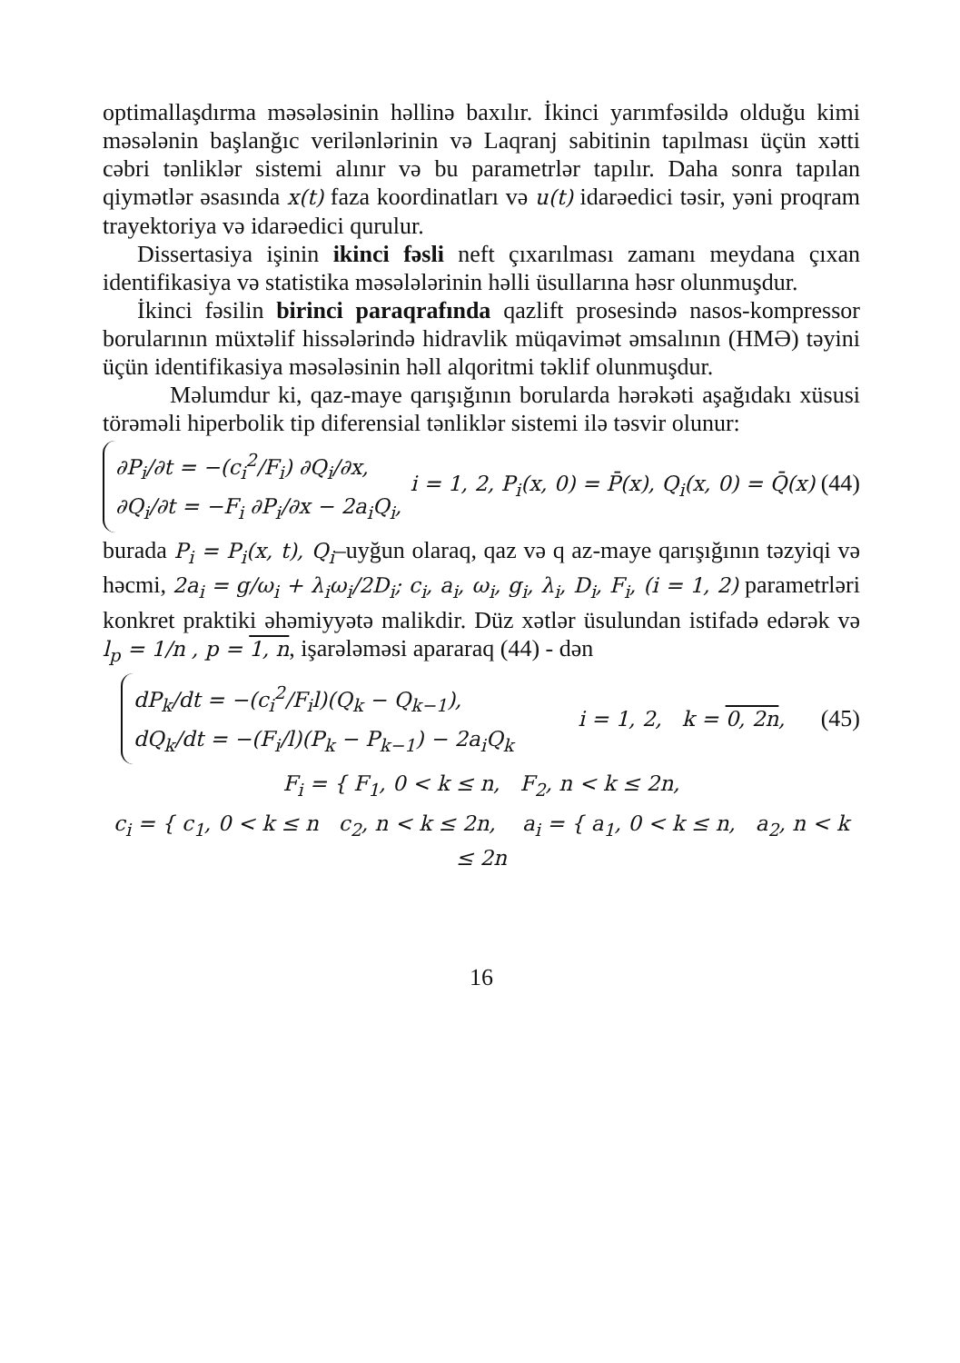optimallaşdırma məsələsinin həllinə baxılır. İkinci yarımfəsildə olduğu kimi məsələnin başlanğıc verilənlərinin və Laqranj sabitinin tapılması üçün xətti cəbri tənliklər sistemi alınır və bu parametrlər tapılır. Daha sonra tapılan qiymətlər əsasında x(t) faza koordinatları və u(t) idarəedici təsir, yəni proqram trayektoriya və idarəedici qurulur.
Dissertasiya işinin ikinci fəsli neft çıxarılması zamanı meydana çıxan identifikasiya və statistika məsələlərinin həlli üsullarına həsr olunmuşdur.
İkinci fəsilin birinci paraqrafında qazlift prosesində nasos-kompressor borularının müxtəlif hissələrində hidravlik müqavimət əmsalının (HMƏ) təyini üçün identifikasiya məsələsinin həll alqoritmi təklif olunmuşdur.
Məlumdur ki, qaz-maye qarışığının borularda hərəkəti aşağıdakı xüsusi törəməli hiperbolik tip diferensial tənliklər sistemi ilə təsvir olunur:
∂P<sub>i</sub>/∂t = −(c<sub>i</sub><sup>2</sup>/F<sub>i</sub>) ∂Q<sub>i</sub>/∂x,
∂Q<sub>i</sub>/∂t = −F<sub>i</sub> ∂P<sub>i</sub>/∂x − 2a<sub>i</sub>Q<sub>i</sub>,
i = 1, 2, P<sub>i</sub>(x, 0) = P̄(x), Q<sub>i</sub>(x, 0) = Q̄(x) (44)
burada P<sub>i</sub> = P<sub>i</sub>(x, t), Q<sub>i</sub>–uyğun olaraq, qaz və q az-maye qarışığının təzyiqi və həcmi, 2a<sub>i</sub> = g/ω<sub>i</sub> + λ<sub>i</sub>ω<sub>i</sub>/2D<sub>i</sub>; c<sub>i</sub>, a<sub>i</sub>, ω<sub>i</sub>, g<sub>i</sub>, λ<sub>i</sub>, D<sub>i</sub>, F<sub>i</sub>, (i = 1, 2) parametrləri konkret praktiki əhəmiyyətə malikdir. Düz xətlər üsulundan istifadə edərək və l<sub>p</sub> = 1/n , p = 1, n, işarələməsi apararaq (44) - dən
dP<sub>k</sub>/dt = −(c<sub>i</sub><sup>2</sup>/F<sub>i</sub>l)(Q<sub>k</sub> − Q<sub>k−1</sub>),
dQ<sub>k</sub>/dt = −(F<sub>i</sub>/l)(P<sub>k</sub> − P<sub>k−1</sub>) − 2a<sub>i</sub>Q<sub>k</sub>
i = 1, 2, k = 0, 2n, (45)
F<sub>i</sub> = { F<sub>1</sub>, 0 < k ≤ n, F<sub>2</sub>, n < k ≤ 2n,
c<sub>i</sub> = { c<sub>1</sub>, 0 < k ≤ n c<sub>2</sub>, n < k ≤ 2n, a<sub>i</sub> = { a<sub>1</sub>, 0 < k ≤ n, a<sub>2</sub>, n < k ≤ 2n
16